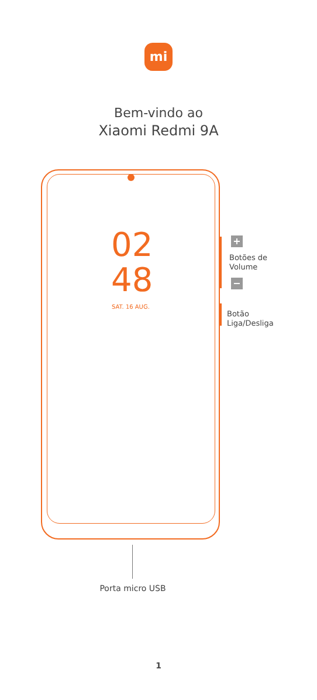mi
Bem-vindo ao
Xiaomi Redmi 9A
02
48
SAT. 16 AUG.
+
Botões de
Volume
−
Botão
Liga/Desliga
Porta micro USB
1